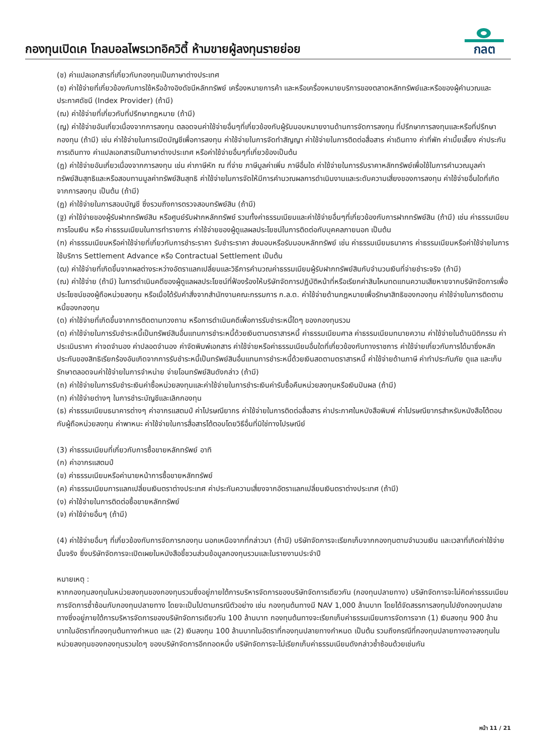กองทุนเปิดเค โกลบอลไพรเวทอิควิตี้ ห้ามขายผู้ลงทุนรายย่อย
กลต
(ช) ค่าแปลเอกสารที่เกี่ยวกับกองทุนเป็นภาษาต่างประเทศ
(ซ) ค่าใช้จ่ายที่เกี่ยวข้องกับการใช้หรืออ้างอิงดัชนีหลักทรัพย์ เครื่องหมายการค้า และหรือเครื่องหมายบริการของตลาดหลักทรัพย์และหรือของผู้คำนวณและประกาศดัชนี (Index Provider) (ถ้ามี)
(ฌ) ค่าใช้จ่ายที่เกี่ยวกับที่ปรึกษากฎหมาย (ถ้ามี)
(ญ) ค่าใช้จ่ายอันเกี่ยวเนื่องจากการลงทุน ตลอดจนค่าใช้จ่ายอื่นๆที่เกี่ยวข้องกับผู้รับมอบหมายงานด้านการจัดการลงทุน ที่ปรึกษาการลงทุนและหรือที่ปรึกษากองทุน (ถ้ามี) เช่น ค่าใช้จ่ายในการเปิดบัญชีเพื่อการลงทุน ค่าใช้จ่ายในการจัดทำสัญญา ค่าใช้จ่ายในการติดต่อสื่อสาร ค่าเดินทาง ค่าที่พัก ค่าเบี้ยเลี้ยง ค่าประกันการเดินทาง ค่าแปลเอกสารเป็นภาษาต่างประเทศ หรือค่าใช้จ่ายอื่นๆที่เกี่ยวข้องเป็นต้น
(ฎ) ค่าใช้จ่ายอันเกี่ยวเนื่องจากการลงทุน เช่น ค่าภาษีหัก ณ ที่จ่าย ภาษีมูลค่าเพิ่ม ภาษีอื่นใด ค่าใช้จ่ายในการรับราคาหลักทรัพย์เพื่อใช้ในการคำนวณมูลค่าทรัพย์สินสุทธิและหรือสอบทานมูลค่าทรัพย์สินสุทธิ ค่าใช้จ่ายในการจัดให้มีการคำนวณผลการดำเนินงานและระดับความเสี่ยงของการลงทุน ค่าใช้จ่ายอื่นใดที่เกิดจากการลงทุน เป็นต้น (ถ้ามี)
(ฏ) ค่าใช้จ่ายในการสอบบัญชี ซึ่งรวมถึงการตรวจสอบทรัพย์สิน (ถ้ามี)
(ฐ) ค่าใช้จ่ายของผู้รับฝากทรัพย์สิน หรือศูนย์รับฝากหลักทรัพย์ รวมทั้งค่าธรรมเนียมและค่าใช้จ่ายอื่นๆที่เกี่ยวข้องกับการฝากทรัพย์สิน (ถ้ามี) เช่น ค่าธรรมเนียมการโอนเงิน หรือ ค่าธรรมเนียมในการทำรายการ ค่าใช้จ่ายของผู้ดูแลผลประโยชน์ในการติดต่อกับบุคคลภายนอก เป็นต้น
(ฑ) ค่าธรรมเนียมหรือค่าใช้จ่ายที่เกี่ยวกับการชำระราคา รับชำระราคา ส่งมอบหรือรับมอบหลักทรัพย์ เช่น ค่าธรรมเนียมธนาคาร ค่าธรรมเนียมหรือค่าใช้จ่ายในการใช้บริการ Settlement Advance หรือ Contractual Settlement เป็นต้น
(ฒ) ค่าใช้จ่ายที่เกิดขึ้นจากผลต่างระหว่างอัตราแลกเปลี่ยนและวิธีการคำนวณค่าธรรมเนียมผู้รับฝากทรัพย์สินกับจำนวนเงินที่จ่ายชำระจริง (ถ้ามี)
(ณ) ค่าใช้จ่าย (ถ้ามี) ในการดำเนินคดีของผู้ดูแลผลประโยชน์ที่ฟ้องร้องให้บริษัทจัดการปฏิบัติหน้าที่หรือเรียกค่าสินไหมทดแทนความเสียหายจากบริษัทจัดการเพื่อประโยชน์ของผู้ถือหน่วยลงทุน หรือเมื่อได้รับคำสั่งจากสำนักงานคณะกรรมการ ก.ล.ต. ค่าใช้จ่ายด้านกฎหมายเพื่อรักษาสิทธิของกองทุน ค่าใช้จ่ายในการติดตามหนี้ของกองทุน
(ด) ค่าใช้จ่ายที่เกิดขึ้นจากการติดตามทวงถาม หรือการดำเนินคดีเพื่อการรับชำระหนี้ใดๆ ของกองทุนรวม
(ต) ค่าใช้จ่ายในการรับชำระหนี้เป็นทรัพย์สินอื่นแทนการชำระหนี้ด้วยเงินตามตราสารหนี้ ค่าธรรมเนียมศาล ค่าธรรมเนียมทนายความ ค่าใช้จ่ายในด้านนิติกรรม ค่าประเมินราคา ค่าจดจำนอง ค่าปลอดจำนอง ค่าจัดพิมพ์เอกสาร ค่าใช้จ่ายหรือค่าธรรมเนียมอื่นใดที่เกี่ยวข้องกับทางราชการ ค่าใช้จ่ายเกี่ยวกับการได้มาซึ่งหลักประกันของสิทธิเรียกร้องอันเกิดจากการรับชำระหนี้เป็นทรัพย์สินอื่นแทนการชำระหนี้ด้วยเงินสดตามตราสารหนี้ ค่าใช้จ่ายด้านภาษี ค่าทำประกันภัย ดูแล และเก็บรักษาตลอดจนค่าใช้จ่ายในการจำหน่าย จ่ายโอนทรัพย์สินดังกล่าว (ถ้ามี)
(ถ) ค่าใช้จ่ายในการรับชำระเงินค่าซื้อหน่วยลงทุนและค่าใช้จ่ายในการชำระเงินค่ารับซื้อคืนหน่วยลงทุนหรือเงินปันผล (ถ้ามี)
(ท) ค่าใช้จ่ายต่างๆ ในการชำระบัญชีและเลิกกองทุน
(ธ) ค่าธรรมเนียมธนาคารต่างๆ ค่าอากรแสตมป์ ค่าไปรษณียากร ค่าใช้จ่ายในการติดต่อสื่อสาร ค่าประกาศในหนังสือพิมพ์ ค่าไปรษณียากรสำหรับหนังสือโต้ตอบกับผู้ถือหน่วยลงทุน ค่าพาหนะ ค่าใช้จ่ายในการสื่อสารโต้ตอบโดยวิธีอื่นที่มิใช่ทางไปรษณีย์
(3) ค่าธรรมเนียมที่เกี่ยวกับการซื้อขายหลักทรัพย์ อาทิ
(ก) ค่าอากรแสตมป์
(ข) ค่าธรรมเนียมหรือค่านายหน้าการซื้อขายหลักทรัพย์
(ค) ค่าธรรมเนียมการแลกเปลี่ยนเงินตราต่างประเทศ ค่าประกันความเสี่ยงจากอัตราแลกเปลี่ยนเงินตราต่างประเทศ (ถ้ามี)
(ง) ค่าใช้จ่ายในการติดต่อซื้อขายหลักทรัพย์
(จ) ค่าใช้จ่ายอื่นๆ (ถ้ามี)
(4) ค่าใช้จ่ายอื่นๆ ที่เกี่ยวข้องกับการจัดการกองทุน นอกเหนือจากที่กล่าวมา (ถ้ามี) บริษัทจัดการจะเรียกเก็บจากกองทุนตามจำนวนเงิน และเวลาที่เกิดค่าใช้จ่ายนั้นจริง ซึ่งบริษัทจัดการจะเปิดเผยในหนังสือชี้ชวนส่วนข้อมูลกองทุนรวมและในรายงานประจำปี
หมายเหตุ :
หากกองทุนลงทุนในหน่วยลงทุนของกองทุนรวมซึ่งอยู่ภายใต้การบริหารจัดการของบริษัทจัดการเดียวกัน (กองทุนปลายทาง) บริษัทจัดการจะไม่คิดค่าธรรมเนียมการจัดการซ้ำซ้อนกับกองทุนปลายทาง โดยจะเป็นไปตามกรณีตัวอย่าง เช่น กองทุนต้นทางมี NAV 1,000 ล้านบาท โดยได้จัดสรรการลงทุนไปยังกองทุนปลายทางซึ่งอยู่ภายใต้การบริหารจัดการของบริษัทจัดการเดียวกัน 100 ล้านบาท กองทุนต้นทางจะเรียกเก็บค่าธรรมเนียมการจัดการจาก (1) เงินลงทุน 900 ล้านบาทในอัตราที่กองทุนต้นทางกำหนด และ (2) เงินลงทุน 100 ล้านบาทในอัตราที่กองทุนปลายทางกำหนด เป็นต้น รวมถึงกรณีที่กองทุนปลายทางอาจลงทุนในหน่วยลงทุนของกองทุนรวมใดๆ ของบริษัทจัดการอีกทอดหนึ่ง บริษัทจัดการจะไม่เรียกเก็บค่าธรรมเนียมดังกล่าวซ้ำซ้อนด้วยเช่นกัน
หน้า 11 / 21